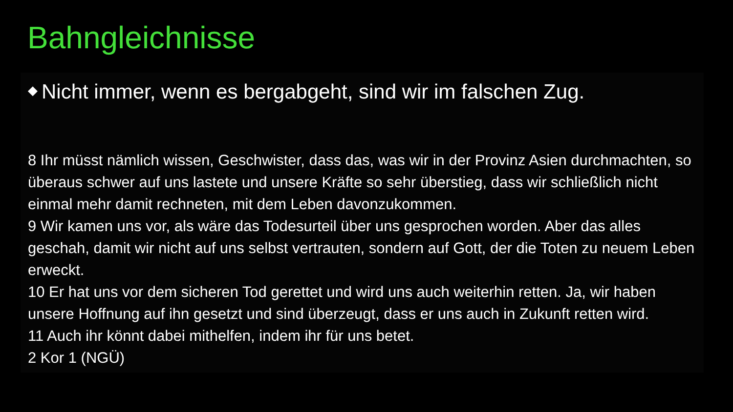Bahngleichnisse
◆ Nicht immer, wenn es bergabgeht, sind wir im falschen Zug.
8 Ihr müsst nämlich wissen, Geschwister, dass das, was wir in der Provinz Asien durchmachten, so überaus schwer auf uns lastete und unsere Kräfte so sehr überstieg, dass wir schließlich nicht einmal mehr damit rechneten, mit dem Leben davonzukommen.
9 Wir kamen uns vor, als wäre das Todesurteil über uns gesprochen worden. Aber das alles geschah, damit wir nicht auf uns selbst vertrauten, sondern auf Gott, der die Toten zu neuem Leben erweckt.
10 Er hat uns vor dem sicheren Tod gerettet und wird uns auch weiterhin retten. Ja, wir haben unsere Hoffnung auf ihn gesetzt und sind überzeugt, dass er uns auch in Zukunft retten wird.
11 Auch ihr könnt dabei mithelfen, indem ihr für uns betet.
2 Kor 1 (NGÜ)